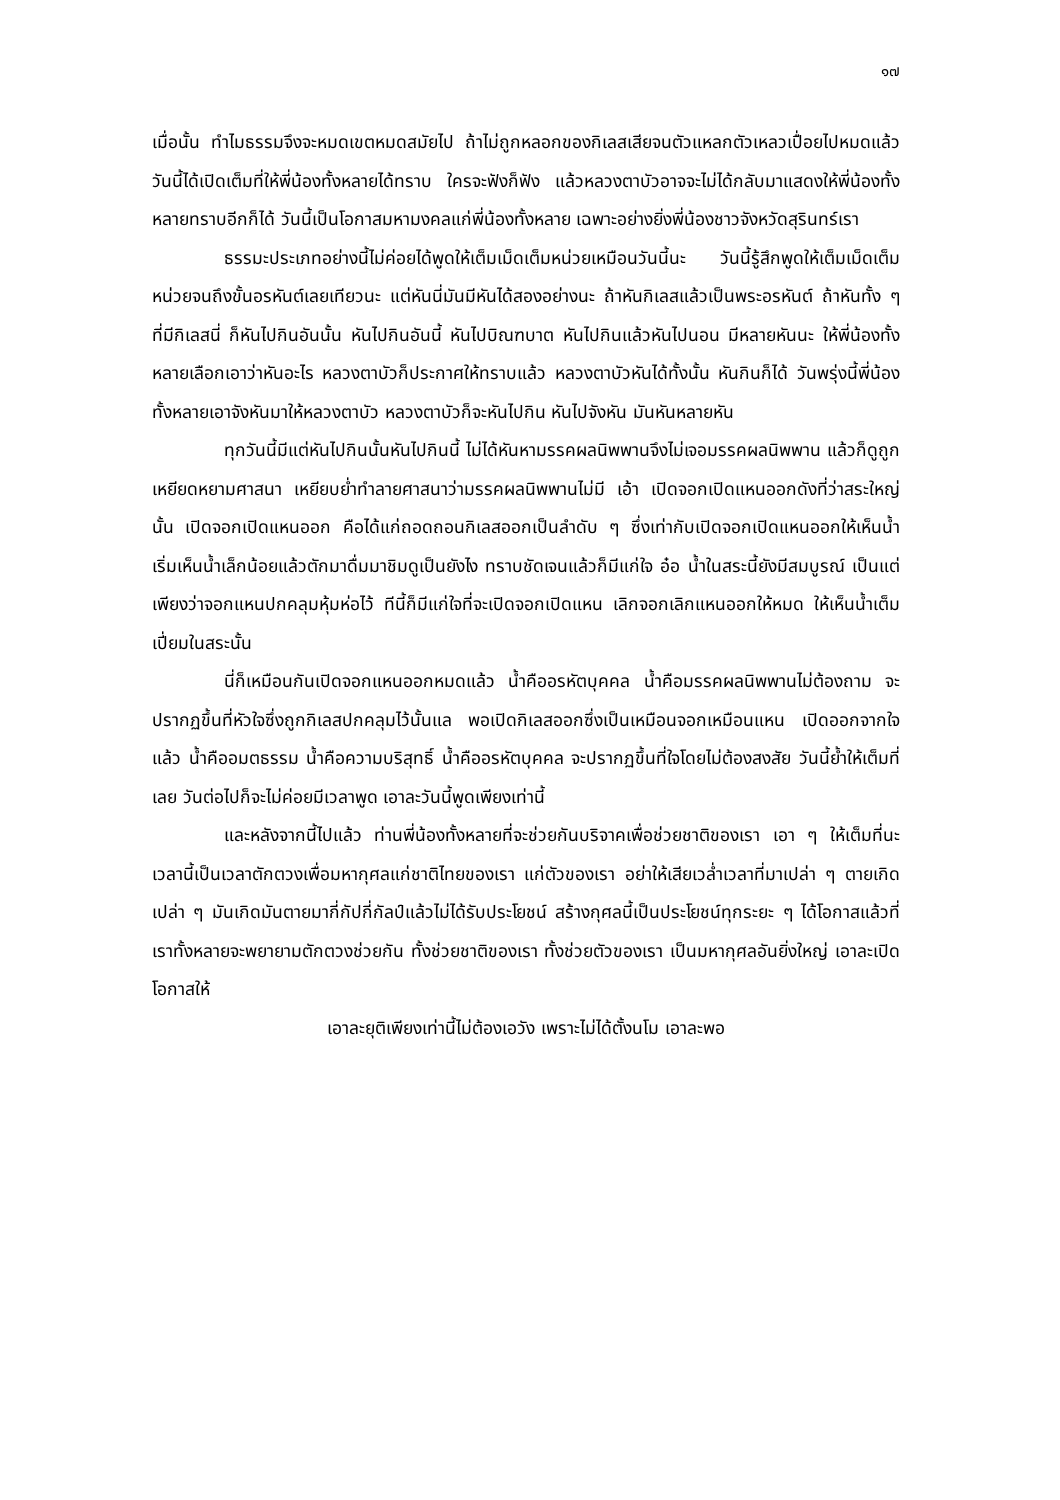๑๗
เมื่อนั้น ทำไมธรรมจึงจะหมดเขตหมดสมัยไป ถ้าไม่ถูกหลอกของกิเลสเสียจนตัวแหลกตัวเหลวเปื่อยไปหมดแล้ว วันนี้ได้เปิดเต็มที่ให้พี่น้องทั้งหลายได้ทราบ ใครจะฟังก็ฟัง แล้วหลวงตาบัวอาจจะไม่ได้กลับมาแสดงให้พี่น้องทั้งหลายทราบอีกก็ได้ วันนี้เป็นโอกาสมหามงคลแก่พี่น้องทั้งหลาย เฉพาะอย่างยิ่งพี่น้องชาวจังหวัดสุรินทร์เรา
ธรรมะประเภทอย่างนี้ไม่ค่อยได้พูดให้เต็มเม็ดเต็มหน่วยเหมือนวันนี้นะ วันนี้รู้สึกพูดให้เต็มเม็ดเต็มหน่วยจนถึงขั้นอรหันต์เลยเทียวนะ แต่หันนี่มันมีหันได้สองอย่างนะ ถ้าหันกิเลสแล้วเป็นพระอรหันต์ ถ้าหันทั้ง ๆ ที่มีกิเลสนี่ ก็หันไปกินอันนั้น หันไปกินอันนี้ หันไปบิณฑบาต หันไปกินแล้วหันไปนอน มีหลายหันนะ ให้พี่น้องทั้งหลายเลือกเอาว่าหันอะไร หลวงตาบัวก็ประกาศให้ทราบแล้ว หลวงตาบัวหันได้ทั้งนั้น หันกินก็ได้ วันพรุ่งนี้พี่น้องทั้งหลายเอาจังหันมาให้หลวงตาบัว หลวงตาบัวก็จะหันไปกิน หันไปจังหัน มันหันหลายหัน
ทุกวันนี้มีแต่หันไปกินนั้นหันไปกินนี้ ไม่ได้หันหามรรคผลนิพพานจึงไม่เจอมรรคผลนิพพาน แล้วก็ดูถูกเหยียดหยามศาสนา เหยียบย่ำทำลายศาสนาว่ามรรคผลนิพพานไม่มี เอ้า เปิดจอกเปิดแหนออกดังที่ว่าสระใหญ่นั้น เปิดจอกเปิดแหนออก คือได้แก่ถอดถอนกิเลสออกเป็นลำดับ ๆ ซึ่งเท่ากับเปิดจอกเปิดแหนออกให้เห็นน้ำ เริ่มเห็นน้ำเล็กน้อยแล้วตักมาดื่มมาชิมดูเป็นยังไง ทราบชัดเจนแล้วก็มีแก่ใจ อ๋อ น้ำในสระนี้ยังมีสมบูรณ์ เป็นแต่เพียงว่าจอกแหนปกคลุมหุ้มห่อไว้ ทีนี้ก็มีแก่ใจที่จะเปิดจอกเปิดแหน เลิกจอกเลิกแหนออกให้หมด ให้เห็นน้ำเต็มเปี่ยมในสระนั้น
นี่ก็เหมือนกันเปิดจอกแหนออกหมดแล้ว น้ำคืออรหัตบุคคล น้ำคือมรรคผลนิพพานไม่ต้องถาม จะปรากฏขึ้นที่หัวใจซึ่งถูกกิเลสปกคลุมไว้นั้นแล พอเปิดกิเลสออกซึ่งเป็นเหมือนจอกเหมือนแหน เปิดออกจากใจแล้ว น้ำคืออมตธรรม น้ำคือความบริสุทธิ์ น้ำคืออรหัตบุคคล จะปรากฏขึ้นที่ใจโดยไม่ต้องสงสัย วันนี้ย้ำให้เต็มที่เลย วันต่อไปก็จะไม่ค่อยมีเวลาพูด เอาละวันนี้พูดเพียงเท่านี้
และหลังจากนี้ไปแล้ว ท่านพี่น้องทั้งหลายที่จะช่วยกันบริจาคเพื่อช่วยชาติของเรา เอา ๆ ให้เต็มที่นะ เวลานี้เป็นเวลาตักตวงเพื่อมหากุศลแก่ชาติไทยของเรา แก่ตัวของเรา อย่าให้เสียเวล่ำเวลาที่มาเปล่า ๆ ตายเกิดเปล่า ๆ มันเกิดมันตายมากี่กัปกี่กัลป์แล้วไม่ได้รับประโยชน์ สร้างกุศลนี้เป็นประโยชน์ทุกระยะ ๆ ได้โอกาสแล้วที่เราทั้งหลายจะพยายามตักตวงช่วยกัน ทั้งช่วยชาติของเรา ทั้งช่วยตัวของเรา เป็นมหากุศลอันยิ่งใหญ่ เอาละเปิดโอกาสให้
เอาละยุติเพียงเท่านี้ไม่ต้องเอวัง เพราะไม่ได้ตั้งนโม เอาละพอ